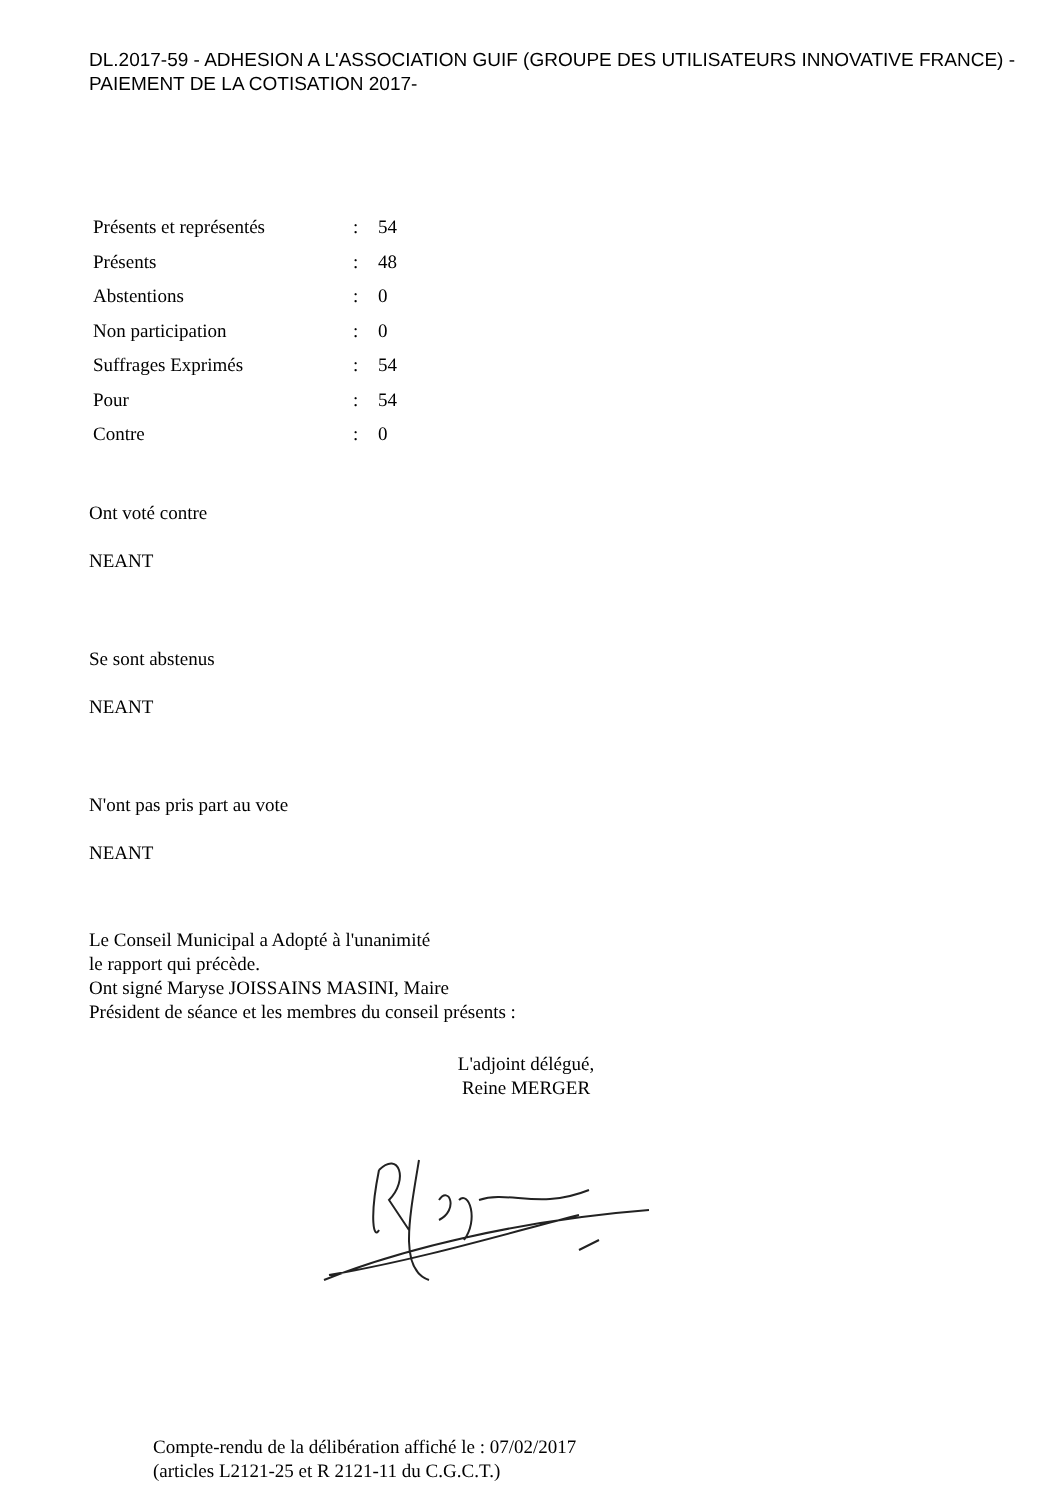DL.2017-59 - ADHESION A L'ASSOCIATION GUIF (GROUPE DES UTILISATEURS INNOVATIVE FRANCE) - PAIEMENT DE LA COTISATION 2017-
| Présents et représentés | : | 54 |
| Présents | : | 48 |
| Abstentions | : | 0 |
| Non participation | : | 0 |
| Suffrages Exprimés | : | 54 |
| Pour | : | 54 |
| Contre | : | 0 |
Ont voté contre
NEANT
Se sont abstenus
NEANT
N'ont pas pris part au vote
NEANT
Le Conseil Municipal a Adopté à l'unanimité
le rapport qui précède.
Ont signé Maryse JOISSAINS MASINI, Maire
Président de séance et les membres du conseil présents :
L'adjoint délégué,
Reine MERGER
Compte-rendu de la délibération affiché le : 07/02/2017
(articles L2121-25 et R 2121-11 du C.G.C.T.)